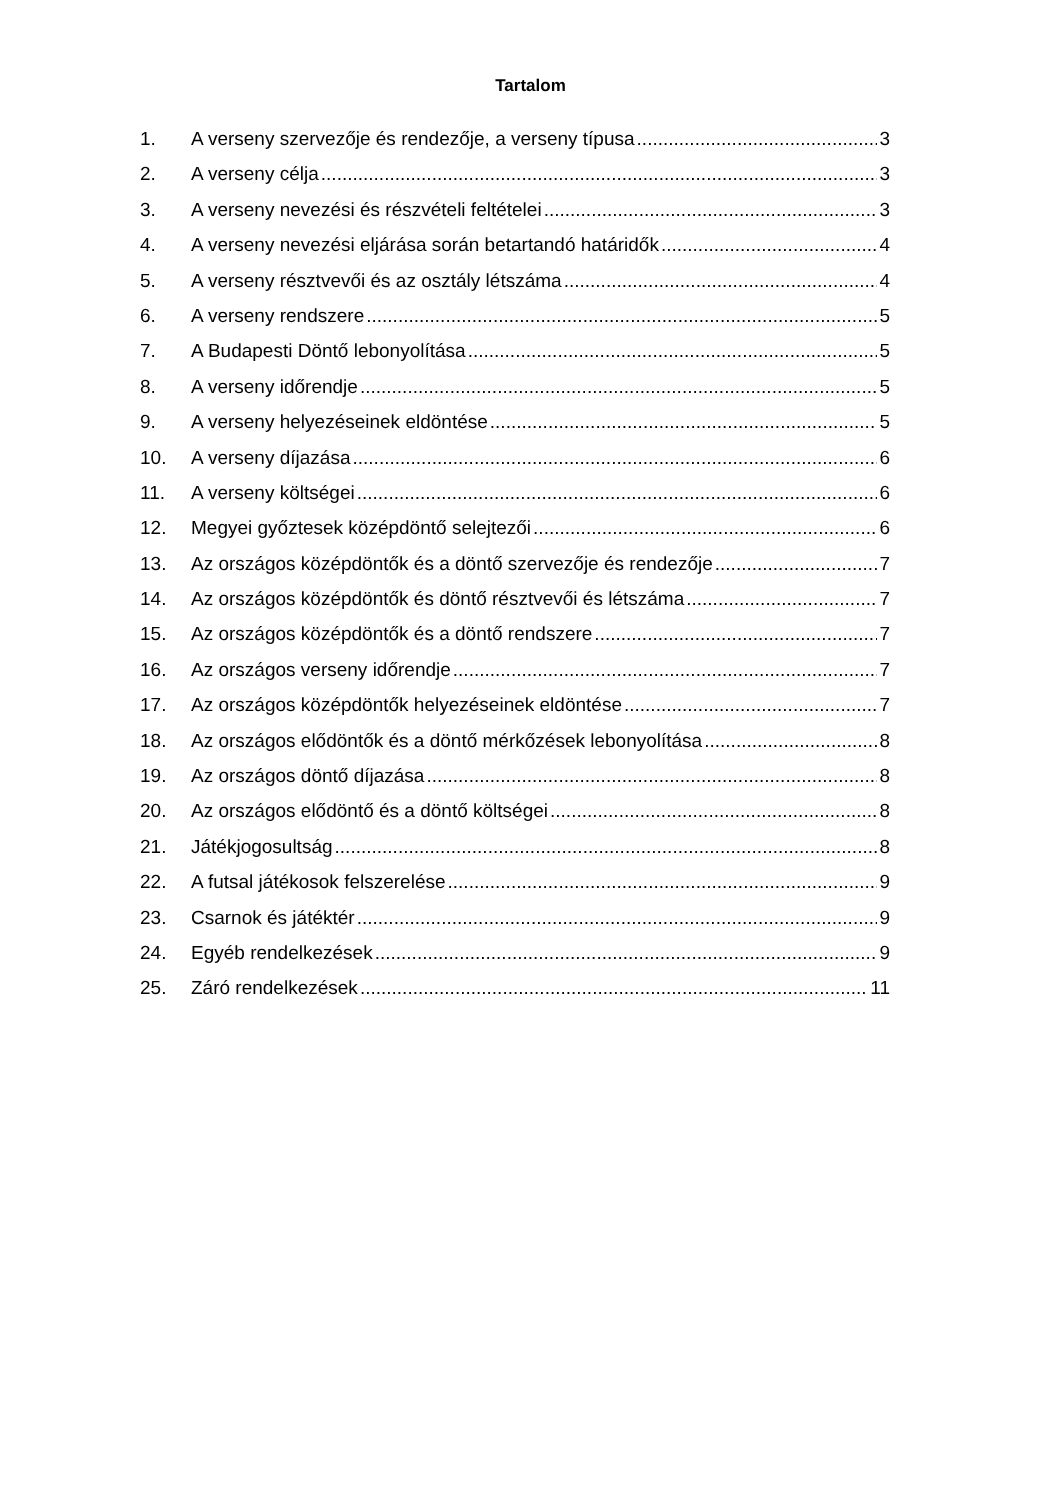Tartalom
1. A verseny szervezője és rendezője, a verseny típusa 3
2. A verseny célja 3
3. A verseny nevezési és részvételi feltételei 3
4. A verseny nevezési eljárása során betartandó határidők 4
5. A verseny résztvevői és az osztály létszáma 4
6. A verseny rendszere 5
7. A Budapesti Döntő lebonyolítása 5
8. A verseny időrendje 5
9. A verseny helyezéseinek eldöntése 5
10. A verseny díjazása 6
11. A verseny költségei 6
12. Megyei győztesek középdöntő selejtezői 6
13. Az országos középdöntők és a döntő szervezője és rendezője 7
14. Az országos középdöntők és döntő résztvevői és létszáma 7
15. Az országos középdöntők és a döntő rendszere 7
16. Az országos verseny időrendje 7
17. Az országos középdöntők helyezéseinek eldöntése 7
18. Az országos elődöntők és a döntő mérkőzések lebonyolítása 8
19. Az országos döntő díjazása 8
20. Az országos elődöntő és a döntő költségei 8
21. Játékjogosultság 8
22. A futsal játékosok felszerelése 9
23. Csarnok és játéktér 9
24. Egyéb rendelkezések 9
25. Záró rendelkezések 11